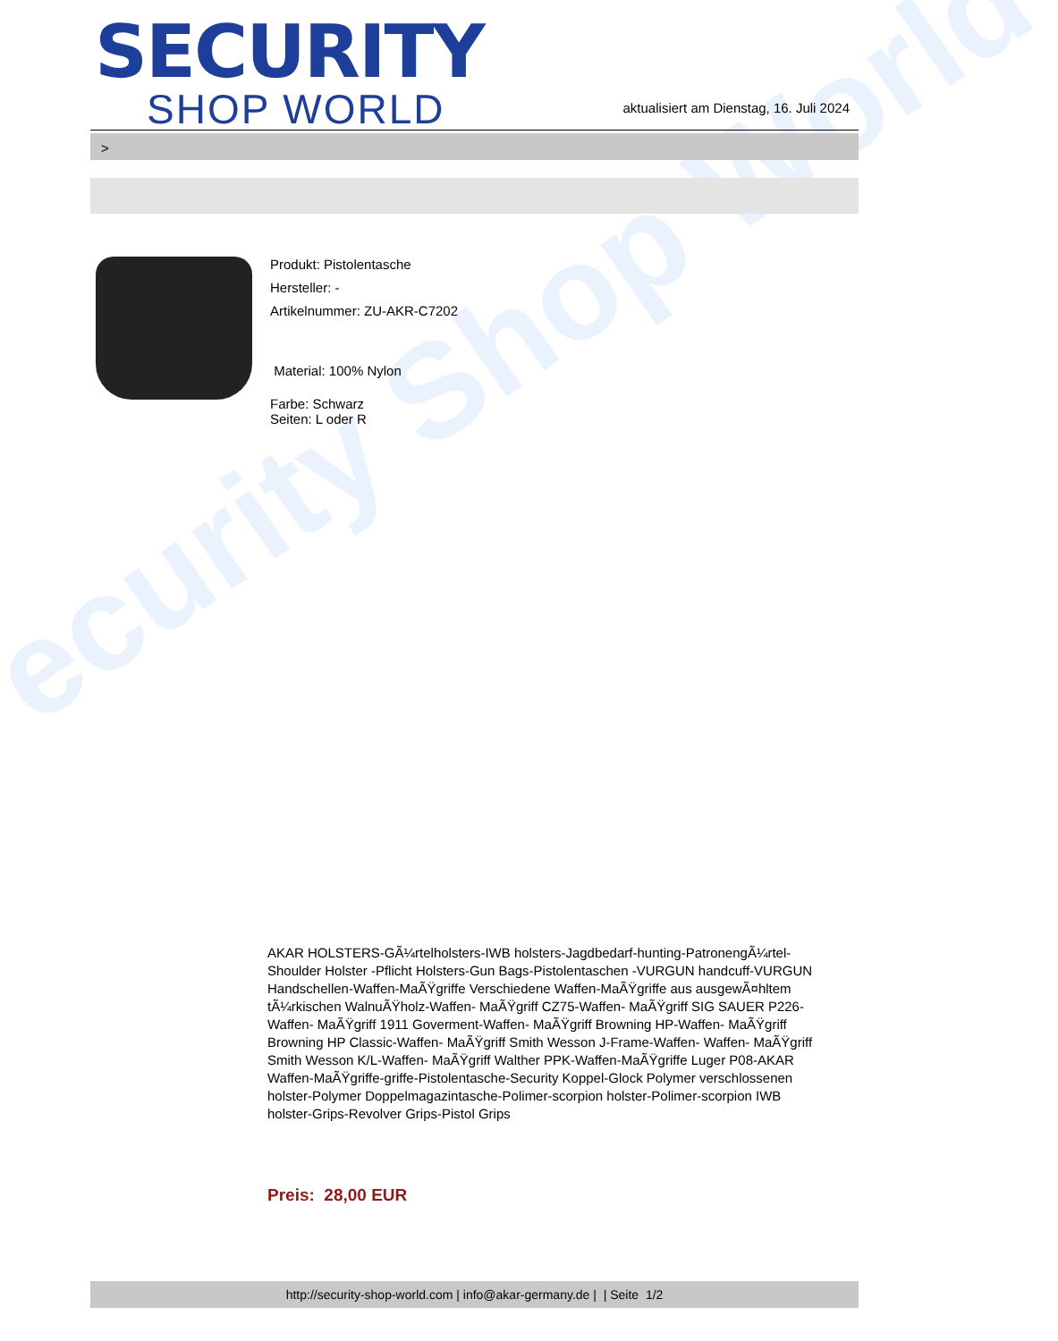ecurity Shop World
SECURITY
SHOP WORLD
aktualisiert am Dienstag, 16. Juli 2024
>
Produkt: Pistolentasche
Hersteller: -
Artikelnummer: ZU-AKR-C7202
Material: 100% Nylon
Farbe: Schwarz
Seiten: L oder R
AKAR HOLSTERS-GÃ¼rtelholsters-IWB holsters-Jagdbedarf-hunting-PatronengÃ¼rtel- Shoulder Holster -Pflicht Holsters-Gun Bags-Pistolentaschen -VURGUN handcuff-VURGUN Handschellen-Waffen-MaÃŸgriffe Verschiedene Waffen-MaÃŸgriffe aus ausgewÃ¤hltem tÃ¼rkischen WalnuÃŸholz-Waffen- MaÃŸgriff CZ75-Waffen- MaÃŸgriff SIG SAUER P226-Waffen- MaÃŸgriff 1911 Goverment-Waffen- MaÃŸgriff Browning HP-Waffen- MaÃŸgriff Browning HP Classic-Waffen- MaÃŸgriff Smith Wesson J-Frame-Waffen- Waffen- MaÃŸgriff Smith Wesson K/L-Waffen- MaÃŸgriff Walther PPK-Waffen-MaÃŸgriffe Luger P08-AKAR Waffen-MaÃŸgriffe-griffe-Pistolentasche-Security Koppel-Glock Polymer verschlossenen holster-Polymer Doppelmagazintasche-Polimer-scorpion holster-Polimer-scorpion IWB holster-Grips-Revolver Grips-Pistol Grips
Preis: 28,00 EUR
http://security-shop-world.com | info@akar-germany.de | | Seite 1/2